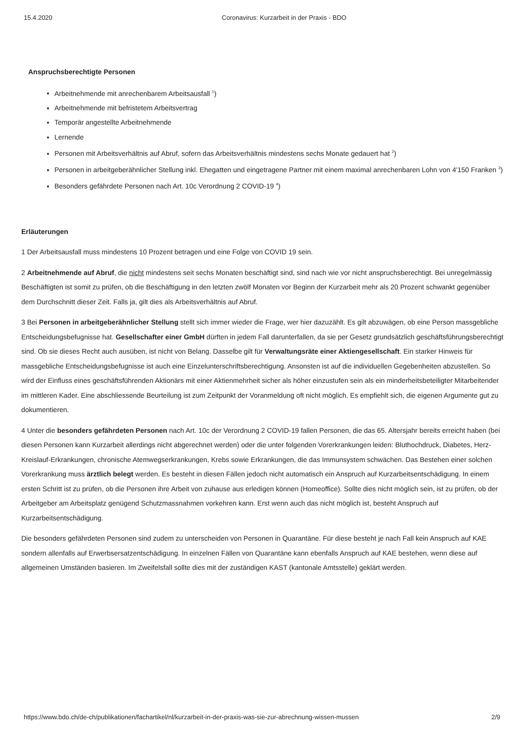15.4.2020 Coronavirus: Kurzarbeit in der Praxis - BDO
Anspruchsberechtigte Personen
Arbeitnehmende mit anrechenbarem Arbeitsausfall <sup>1</sup>)
Arbeitnehmende mit befristetem Arbeitsvertrag
Temporär angestellte Arbeitnehmende
Lernende
Personen mit Arbeitsverhältnis auf Abruf, sofern das Arbeitsverhältnis mindestens sechs Monate gedauert hat <sup>2</sup>)
Personen in arbeitgeberähnlicher Stellung inkl. Ehegatten und eingetragene Partner mit einem maximal anrechenbaren Lohn von 4'150 Franken <sup>3</sup>)
Besonders gefährdete Personen nach Art. 10c Verordnung 2 COVID-19 <sup>4</sup>)
Erläuterungen
1 Der Arbeitsausfall muss mindestens 10 Prozent betragen und eine Folge von COVID 19 sein.
2 Arbeitnehmende auf Abruf, die nicht mindestens seit sechs Monaten beschäftigt sind, sind nach wie vor nicht anspruchsberechtigt. Bei unregelmässig Beschäftigten ist somit zu prüfen, ob die Beschäftigung in den letzten zwölf Monaten vor Beginn der Kurzarbeit mehr als 20 Prozent schwankt gegenüber dem Durchschnitt dieser Zeit. Falls ja, gilt dies als Arbeitsverhältnis auf Abruf.
3 Bei Personen in arbeitgeberähnlicher Stellung stellt sich immer wieder die Frage, wer hier dazuzählt. Es gilt abzuwägen, ob eine Person massgebliche Entscheidungsbefugnisse hat. Gesellschafter einer GmbH dürften in jedem Fall darunterfallen, da sie per Gesetz grundsätzlich geschäftsführungsberechtigt sind. Ob sie dieses Recht auch ausüben, ist nicht von Belang. Dasselbe gilt für Verwaltungsräte einer Aktiengesellschaft. Ein starker Hinweis für massgebliche Entscheidungsbefugnisse ist auch eine Einzelunterschriftsberechtigung. Ansonsten ist auf die individuellen Gegebenheiten abzustellen. So wird der Einfluss eines geschäftsführenden Aktionärs mit einer Aktienmehrheit sicher als höher einzustufen sein als ein minderheitsbeteiligter Mitarbeitender im mittleren Kader. Eine abschliessende Beurteilung ist zum Zeitpunkt der Voranmeldung oft nicht möglich. Es empfiehlt sich, die eigenen Argumente gut zu dokumentieren.
4 Unter die besonders gefährdeten Personen nach Art. 10c der Verordnung 2 COVID-19 fallen Personen, die das 65. Altersjahr bereits erreicht haben (bei diesen Personen kann Kurzarbeit allerdings nicht abgerechnet werden) oder die unter folgenden Vorerkrankungen leiden: Bluthochdruck, Diabetes, Herz-Kreislauf-Erkrankungen, chronische Atemwegserkrankungen, Krebs sowie Erkrankungen, die das Immunsystem schwächen. Das Bestehen einer solchen Vorerkrankung muss ärztlich belegt werden. Es besteht in diesen Fällen jedoch nicht automatisch ein Anspruch auf Kurzarbeitsentschädigung. In einem ersten Schritt ist zu prüfen, ob die Personen ihre Arbeit von zuhause aus erledigen können (Homeoffice). Sollte dies nicht möglich sein, ist zu prüfen, ob der Arbeitgeber am Arbeitsplatz genügend Schutzmassnahmen vorkehren kann. Erst wenn auch das nicht möglich ist, besteht Anspruch auf Kurzarbeitsentschädigung.
Die besonders gefährdeten Personen sind zudem zu unterscheiden von Personen in Quarantäne. Für diese besteht je nach Fall kein Anspruch auf KAE sondern allenfalls auf Erwerbsersatzentschädigung. In einzelnen Fällen von Quarantäne kann ebenfalls Anspruch auf KAE bestehen, wenn diese auf allgemeinen Umständen basieren. Im Zweifelsfall sollte dies mit der zuständigen KAST (kantonale Amtsstelle) geklärt werden.
https://www.bdo.ch/de-ch/publikationen/fachartikel/nl/kurzarbeit-in-der-praxis-was-sie-zur-abrechnung-wissen-mussen 2/9